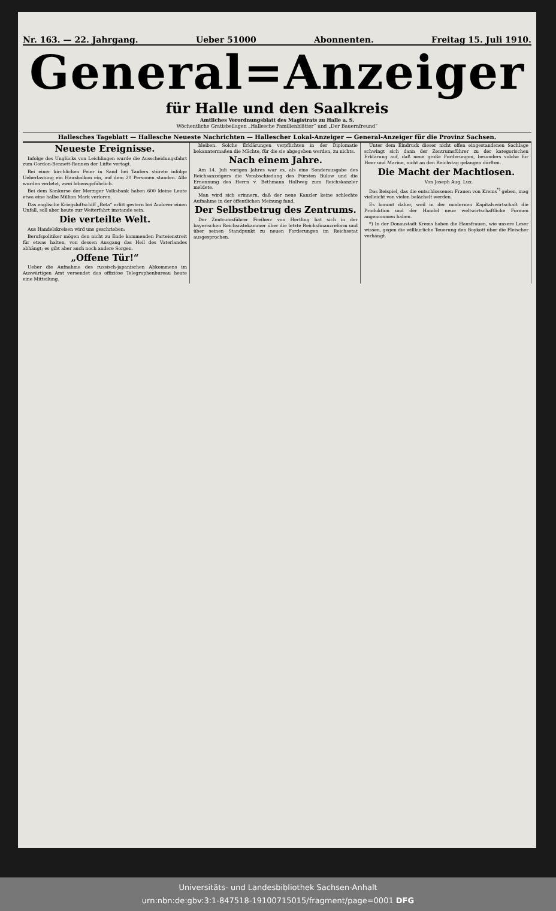Nr. 163. — 22. Jahrgang. Ueber 51000 Abonnenten. Freitag 15. Juli 1910.
General=Anzeiger
für Halle und den Saalkreis
Amtliches Verordnungsblatt des Magistrats zu Halle a. S.
Wöchentliche Gratisbeilagen „Hallesche Familienblätter“ und „Der Bauernfreund“
Hallesches Tageblatt — Hallesche Neueste Nachrichten — Hallescher Lokal-Anzeiger — General-Anzeiger für die Provinz Sachsen.
Neueste Ereignisse.
Infolge des Unglücks von Leichlingen wurde die Ausscheidungsfahrt zum Gordon-Bennett-Rennen der Lüfte vertagt.
Bei einer kirchlichen Feier in Sand bei Taufers stürzte infolge Ueberlastung ein Hausbalkon ein, auf dem 20 Personen standen. Alle wurden verletzt, zwei lebensgefährlich.
Bei dem Konkurse der Merziger Volksbank haben 600 kleine Leute etwa eine halbe Million Mark verloren.
Das englische Kriegsluftschiff „Beta“ erlitt gestern bei Andover einen Unfall, soll aber heute zur Weiterfahrt imstande sein.
Die verteilte Welt.
Aus Handelskreisen wird uns geschrieben:
Berufspolitiker mögen den nicht zu Ende kommenden Parteienstreit für etwas halten, von dessen Ausgang das Heil des Vaterlandes abhängt; es gibt aber auch noch andere Sorgen.
„Offene Tür!“
Ueber die Aufnahme des russisch-japanischen Abkommens im Auswärtigen Amt versendet das offiziöse Telegraphenbureau heute eine Mitteilung.
bleiben. Solche Erklärungen verpflichten in der Diplomatie bekanntermaßen die Mächte, für die sie abgegeben werden, zu nichts.
Nach einem Jahre.
Am 14. Juli vorigen Jahres war es, als eine Sonderausgabe des Reichsanzeigers die Verabschiedung des Fürsten Bülow und die Ernennung des Herrn v. Bethmann Hollweg zum Reichskanzler meldete.
Man wird sich erinnern, daß der neue Kanzler keine schlechte Aufnahme in der öffentlichen Meinung fand.
Der Selbstbetrug des Zentrums.
Der Zentrumsführer Freiherr von Hertling hat sich in der bayerischen Reichsrätekammer über die letzte Reichsfinanzreform und über seinen Standpunkt zu neuen Forderungen im Reichsetat ausgesprochen.
Unter dem Eindruck dieser nicht offen eingestandenen Sachlage schwingt sich dann der Zentrumsführer zu der kategorischen Erklärung auf, daß neue große Forderungen, besonders solche für Heer und Marine, nicht an den Reichstag gelangen dürften.
Die Macht der Machtlosen.
Von Joseph Aug. Lux.
Das Beispiel, das die entschlossenen Frauen von Krems<sup>*)</sup> geben, mag vielleicht von vielen belächelt werden.
Es kommt daher, weil in der modernen Kapitalswirtschaft die Produktion und der Handel neue weltwirtschaftliche Formen angenommen haben.
*) In der Donaustadt Krems haben die Hausfrauen, wie unsere Leser wissen, gegen die willkürliche Teuerung den Boykott über die Fleischer verhängt.
Universitäts- und Landesbibliothek Sachsen-Anhalt
urn:nbn:de:gbv:3:1-847518-19100715015/fragment/page=0001 DFG